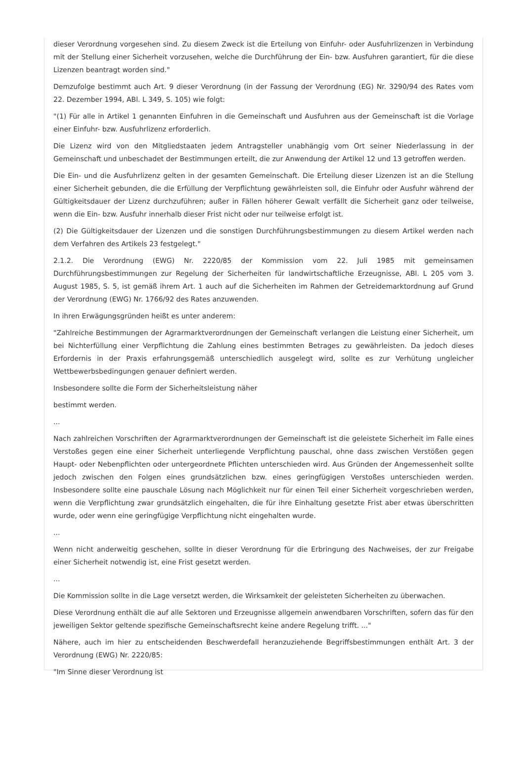dieser Verordnung vorgesehen sind. Zu diesem Zweck ist die Erteilung von Einfuhr- oder Ausfuhrlizenzen in Verbindung mit der Stellung einer Sicherheit vorzusehen, welche die Durchführung der Ein- bzw. Ausfuhren garantiert, für die diese Lizenzen beantragt worden sind."
Demzufolge bestimmt auch Art. 9 dieser Verordnung (in der Fassung der Verordnung (EG) Nr. 3290/94 des Rates vom 22. Dezember 1994, ABl. L 349, S. 105) wie folgt:
"(1) Für alle in Artikel 1 genannten Einfuhren in die Gemeinschaft und Ausfuhren aus der Gemeinschaft ist die Vorlage einer Einfuhr- bzw. Ausfuhrlizenz erforderlich.
Die Lizenz wird von den Mitgliedstaaten jedem Antragsteller unabhängig vom Ort seiner Niederlassung in der Gemeinschaft und unbeschadet der Bestimmungen erteilt, die zur Anwendung der Artikel 12 und 13 getroffen werden.
Die Ein- und die Ausfuhrlizenz gelten in der gesamten Gemeinschaft. Die Erteilung dieser Lizenzen ist an die Stellung einer Sicherheit gebunden, die die Erfüllung der Verpflichtung gewährleisten soll, die Einfuhr oder Ausfuhr während der Gültigkeitsdauer der Lizenz durchzuführen; außer in Fällen höherer Gewalt verfällt die Sicherheit ganz oder teilweise, wenn die Ein- bzw. Ausfuhr innerhalb dieser Frist nicht oder nur teilweise erfolgt ist.
(2) Die Gültigkeitsdauer der Lizenzen und die sonstigen Durchführungsbestimmungen zu diesem Artikel werden nach dem Verfahren des Artikels 23 festgelegt."
2.1.2. Die Verordnung (EWG) Nr. 2220/85 der Kommission vom 22. Juli 1985 mit gemeinsamen Durchführungsbestimmungen zur Regelung der Sicherheiten für landwirtschaftliche Erzeugnisse, ABl. L 205 vom 3. August 1985, S. 5, ist gemäß ihrem Art. 1 auch auf die Sicherheiten im Rahmen der Getreidemarktordnung auf Grund der Verordnung (EWG) Nr. 1766/92 des Rates anzuwenden.
In ihren Erwägungsgründen heißt es unter anderem:
"Zahlreiche Bestimmungen der Agrarmarktverordnungen der Gemeinschaft verlangen die Leistung einer Sicherheit, um bei Nichterfüllung einer Verpflichtung die Zahlung eines bestimmten Betrages zu gewährleisten. Da jedoch dieses Erfordernis in der Praxis erfahrungsgemäß unterschiedlich ausgelegt wird, sollte es zur Verhütung ungleicher Wettbewerbsbedingungen genauer definiert werden.
Insbesondere sollte die Form der Sicherheitsleistung näher
bestimmt werden.
...
Nach zahlreichen Vorschriften der Agrarmarktverordnungen der Gemeinschaft ist die geleistete Sicherheit im Falle eines Verstoßes gegen eine einer Sicherheit unterliegende Verpflichtung pauschal, ohne dass zwischen Verstößen gegen Haupt- oder Nebenpflichten oder untergeordnete Pflichten unterschieden wird. Aus Gründen der Angemessenheit sollte jedoch zwischen den Folgen eines grundsätzlichen bzw. eines geringfügigen Verstoßes unterschieden werden. Insbesondere sollte eine pauschale Lösung nach Möglichkeit nur für einen Teil einer Sicherheit vorgeschrieben werden, wenn die Verpflichtung zwar grundsätzlich eingehalten, die für ihre Einhaltung gesetzte Frist aber etwas überschritten wurde, oder wenn eine geringfügige Verpflichtung nicht eingehalten wurde.
...
Wenn nicht anderweitig geschehen, sollte in dieser Verordnung für die Erbringung des Nachweises, der zur Freigabe einer Sicherheit notwendig ist, eine Frist gesetzt werden.
...
Die Kommission sollte in die Lage versetzt werden, die Wirksamkeit der geleisteten Sicherheiten zu überwachen.
Diese Verordnung enthält die auf alle Sektoren und Erzeugnisse allgemein anwendbaren Vorschriften, sofern das für den jeweiligen Sektor geltende spezifische Gemeinschaftsrecht keine andere Regelung trifft. ..."
Nähere, auch im hier zu entscheidenden Beschwerdefall heranzuziehende Begriffsbestimmungen enthält Art. 3 der Verordnung (EWG) Nr. 2220/85:
"Im Sinne dieser Verordnung ist